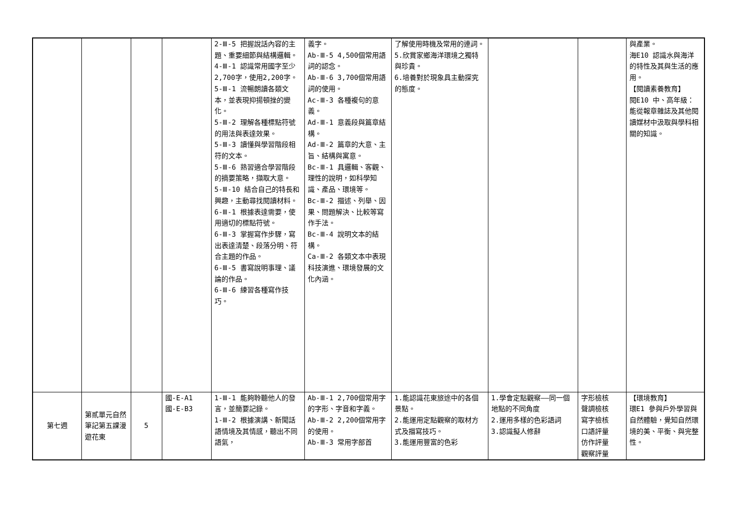| | | | | 2-Ⅲ-5 把握說話內容的主題、重要細節與結構邏輯。 4-Ⅲ-1 認識常用國字至少2,700字，使用2,200字。 5-Ⅲ-1 流暢朗讀各類文本，並表現抑揚頓挫的變化。 5-Ⅲ-2 理解各種標點符號的用法與表達效果。 5-Ⅲ-3 讀懂與學習階段相符的文本。 5-Ⅲ-6 熟習適合學習階段的摘要策略，擷取大意。 5-Ⅲ-10 結合自己的特長和興趣，主動尋找閱讀材料。 6-Ⅲ-1 根據表達需要，使用適切的標點符號。 6-Ⅲ-3 掌握寫作步驟，寫出表達清楚、段落分明、符合主題的作品。 6-Ⅲ-5 書寫說明事理、議論的作品。 6-Ⅲ-6 練習各種寫作技巧。 | 義字。 Ab-Ⅲ-5 4,500個常用語詞的認念。 Ab-Ⅲ-6 3,700個常用語詞的使用。 Ac-Ⅲ-3 各種複句的意義。 Ad-Ⅲ-1 意義段與篇章結構。 Ad-Ⅲ-2 篇章的大意、主旨、結構與寓意。 Bc-Ⅲ-1 具邏輯、客觀、理性的說明，如科學知識、產品、環境等。 Bc-Ⅲ-2 描述、列舉、因果、問題解決、比較等寫作手法。 Bc-Ⅲ-4 說明文本的結構。 Ca-Ⅲ-2 各類文本中表現科技演進、環境發展的文化內涵。 | 了解使用時機及常用的連詞。 5.欣賞家鄉海洋環境之獨特與珍貴。 6.培養對於現象具主動探究的態度。 | | | 與產業。 海E10 認識水與海洋的特性及其與生活的應用。 【閱讀素養教育】 閱E10 中、高年級：能從報章雜誌及其他閱讀媒材中汲取與學科相關的知識。 |
| 第七週 | 第貳單元自然筆記第五課漫遊花東 | 5 | 國-E-A1 國-E-B3 | 1-Ⅲ-1 能夠聆聽他人的發言，並簡要記錄。 1-Ⅲ-2 根據演講、新聞話語情境及其情感，聽出不同語氣， | Ab-Ⅲ-1 2,700個常用字的字形、字音和字義。 Ab-Ⅲ-2 2,200個常用字的使用。 Ab-Ⅲ-3 常用字部首 | 1.能認識花東旅途中的各個景點。 2.能運用定點觀察的取材方式及描寫技巧。 3.能運用豐富的色彩 | 1.學會定點觀察——同一個地點的不同角度 2.運用多樣的色彩語詞 3.認識擬人修辭 | 字形檢核 聲調檢核 寫字檢核 口語評量 仿作評量 觀察評量 | 【環境教育】 環E1 參與戶外學習與自然體驗，覺知自然環境的美、平衡、與完整性。 |